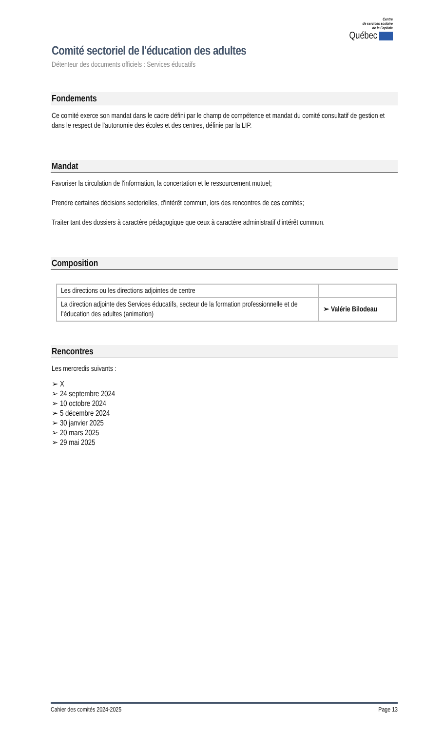Centre
de services scolaire
de la Capitale
Québec
Comité sectoriel de l'éducation des adultes
Détenteur des documents officiels : Services éducatifs
Fondements
Ce comité exerce son mandat dans le cadre défini par le champ de compétence et mandat du comité consultatif de gestion et dans le respect de l'autonomie des écoles et des centres, définie par la LIP.
Mandat
Favoriser la circulation de l'information, la concertation et le ressourcement mutuel;
Prendre certaines décisions sectorielles, d'intérêt commun, lors des rencontres de ces comités;
Traiter tant des dossiers à caractère pédagogique que ceux à caractère administratif d'intérêt commun.
Composition
| Les directions ou les directions adjointes de centre | |
| La direction adjointe des Services éducatifs, secteur de la formation professionnelle et de l’éducation des adultes (animation) | ➢ Valérie Bilodeau |
Rencontres
Les mercredis suivants :
➢ X
➢ 24 septembre 2024
➢ 10 octobre 2024
➢ 5 décembre 2024
➢ 30 janvier 2025
➢ 20 mars 2025
➢ 29 mai 2025
Cahier des comités 2024-2025 Page 13